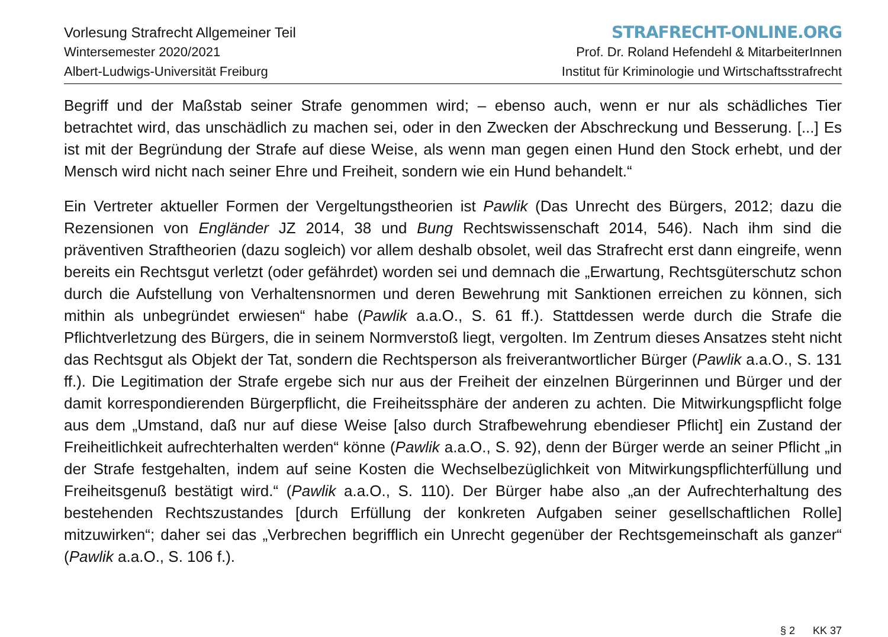Vorlesung Strafrecht Allgemeiner Teil
Wintersemester 2020/2021
Albert-Ludwigs-Universität Freiburg
STRAFRECHT-ONLINE.ORG
Prof. Dr. Roland Hefendehl & MitarbeiterInnen
Institut für Kriminologie und Wirtschaftsstrafrecht
Begriff und der Maßstab seiner Strafe genommen wird; – ebenso auch, wenn er nur als schädliches Tier betrachtet wird, das unschädlich zu machen sei, oder in den Zwecken der Abschreckung und Besserung. [...] Es ist mit der Begründung der Strafe auf diese Weise, als wenn man gegen einen Hund den Stock erhebt, und der Mensch wird nicht nach seiner Ehre und Freiheit, sondern wie ein Hund behandelt.“
Ein Vertreter aktueller Formen der Vergeltungstheorien ist Pawlik (Das Unrecht des Bürgers, 2012; dazu die Rezensionen von Engländer JZ 2014, 38 und Bung Rechtswissenschaft 2014, 546). Nach ihm sind die präventiven Straftheorien (dazu sogleich) vor allem deshalb obsolet, weil das Strafrecht erst dann eingreife, wenn bereits ein Rechtsgut verletzt (oder gefährdet) worden sei und demnach die „Erwartung, Rechtsgüterschutz schon durch die Aufstellung von Verhaltensnormen und deren Bewehrung mit Sanktionen erreichen zu können, sich mithin als unbegründet erwiesen“ habe (Pawlik a.a.O., S. 61 ff.). Stattdessen werde durch die Strafe die Pflichtverletzung des Bürgers, die in seinem Normverstoß liegt, vergolten. Im Zentrum dieses Ansatzes steht nicht das Rechtsgut als Objekt der Tat, sondern die Rechtsperson als freiverantwortlicher Bürger (Pawlik a.a.O., S. 131 ff.). Die Legitimation der Strafe ergebe sich nur aus der Freiheit der einzelnen Bürgerinnen und Bürger und der damit korrespondierenden Bürgerpflicht, die Freiheitssphäre der anderen zu achten. Die Mitwirkungspflicht folge aus dem „Umstand, daß nur auf diese Weise [also durch Strafbewehrung ebendieser Pflicht] ein Zustand der Freiheitlichkeit aufrechterhalten werden“ könne (Pawlik a.a.O., S. 92), denn der Bürger werde an seiner Pflicht „in der Strafe festgehalten, indem auf seine Kosten die Wechselbezüglichkeit von Mitwirkungspflichterfüllung und Freiheitsgenuß bestätigt wird.“ (Pawlik a.a.O., S. 110). Der Bürger habe also „an der Aufrechterhaltung des bestehenden Rechtszustandes [durch Erfüllung der konkreten Aufgaben seiner gesellschaftlichen Rolle] mitzuwirken“; daher sei das „Verbrechen begrifflich ein Unrecht gegenüber der Rechtsgemeinschaft als ganzer“ (Pawlik a.a.O., S. 106 f.).
§ 2 KK 37